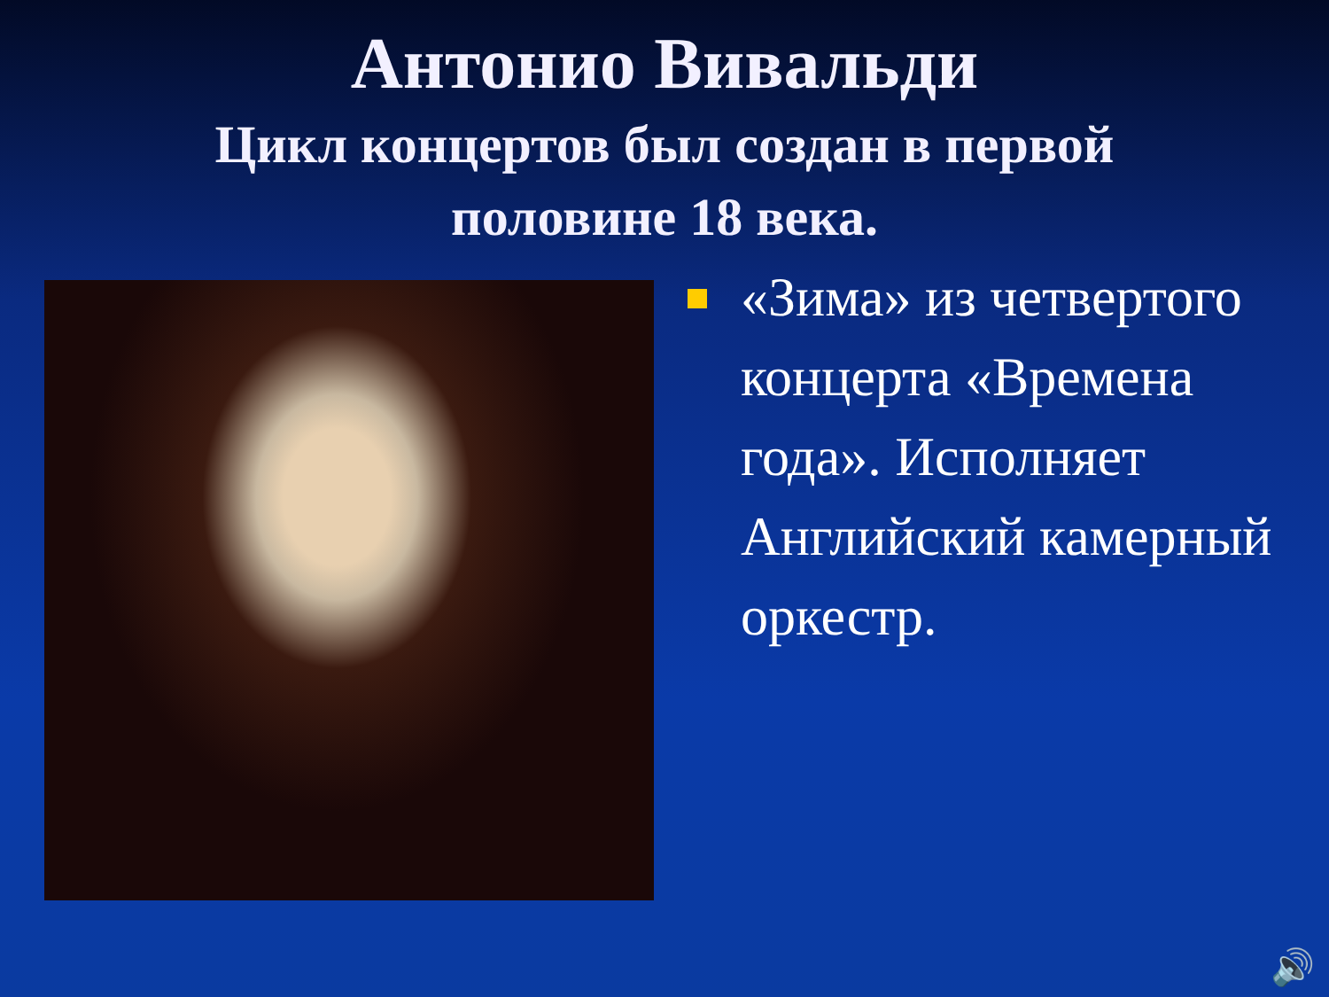Антонио Вивальди
Цикл концертов был создан в первой половине 18 века.
«Зима» из четвертого концерта «Времена года». Исполняет Английский камерный оркестр.
🔊